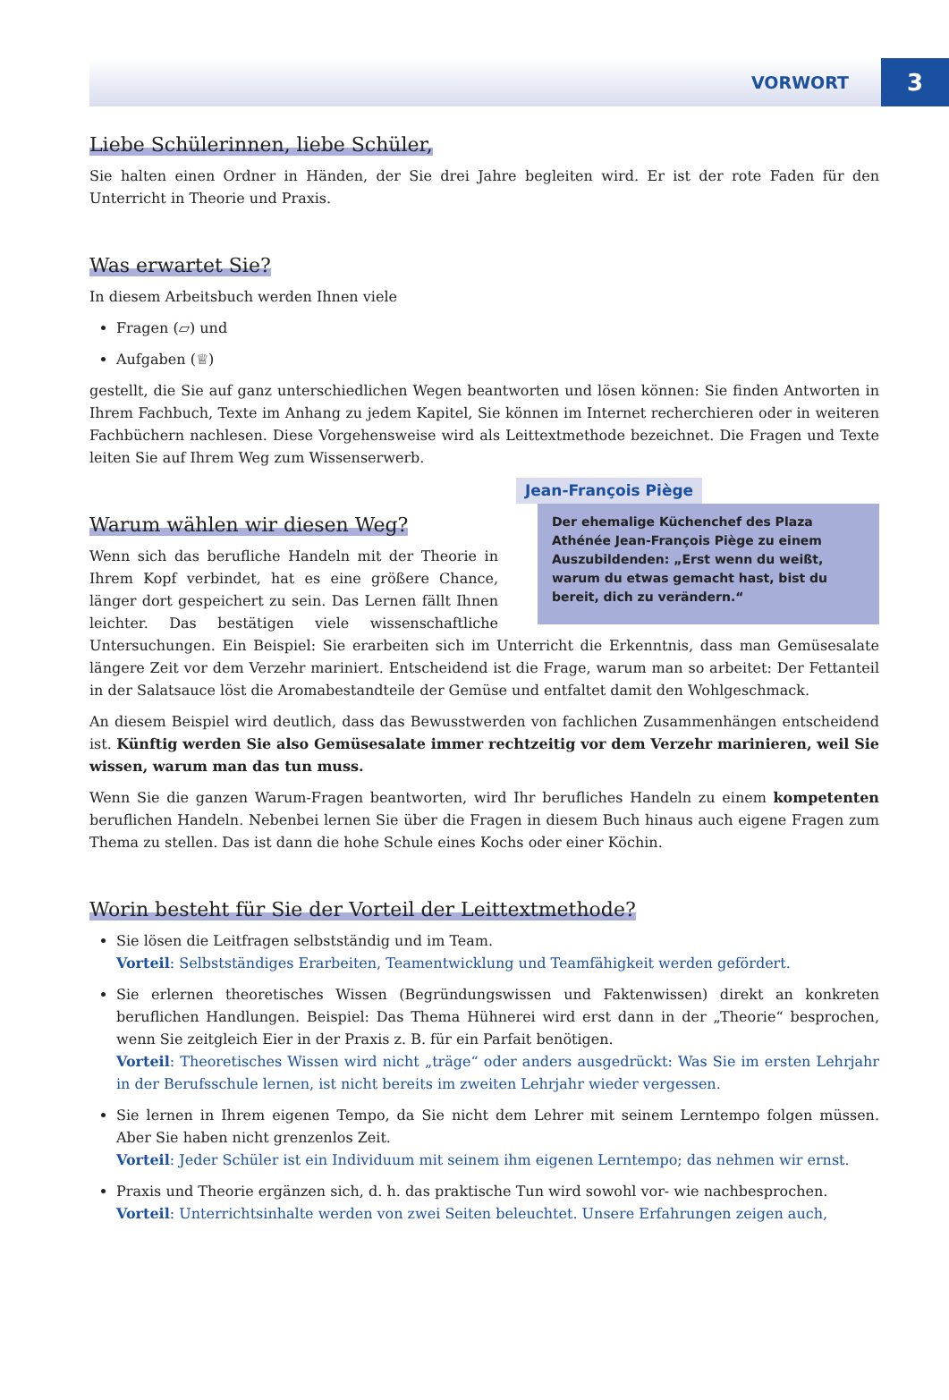VORWORT 3
Liebe Schülerinnen, liebe Schüler,
Sie halten einen Ordner in Händen, der Sie drei Jahre begleiten wird. Er ist der rote Faden für den Unterricht in Theorie und Praxis.
Was erwartet Sie?
In diesem Arbeitsbuch werden Ihnen viele
Fragen (▱) und
Aufgaben (♕)
gestellt, die Sie auf ganz unterschiedlichen Wegen beantworten und lösen können: Sie finden Antworten in Ihrem Fachbuch, Texte im Anhang zu jedem Kapitel, Sie können im Internet recherchieren oder in weiteren Fachbüchern nachlesen. Diese Vorgehensweise wird als Leittextmethode bezeichnet. Die Fragen und Texte leiten Sie auf Ihrem Weg zum Wissenserwerb.
Warum wählen wir diesen Weg?
Jean-François Piège
Der ehemalige Küchenchef des Plaza Athénée Jean-François Piège zu einem Auszubildenden: „Erst wenn du weißt, warum du etwas gemacht hast, bist du bereit, dich zu verändern.“
Wenn sich das berufliche Handeln mit der Theorie in Ihrem Kopf verbindet, hat es eine größere Chance, länger dort gespeichert zu sein. Das Lernen fällt Ihnen leichter. Das bestätigen viele wissenschaftliche Untersuchungen. Ein Beispiel: Sie erarbeiten sich im Unterricht die Erkenntnis, dass man Gemüsesalate längere Zeit vor dem Verzehr mariniert. Entscheidend ist die Frage, warum man so arbeitet: Der Fettanteil in der Salatsauce löst die Aromabestandteile der Gemüse und entfaltet damit den Wohlgeschmack.
An diesem Beispiel wird deutlich, dass das Bewusstwerden von fachlichen Zusammenhängen entscheidend ist. Künftig werden Sie also Gemüsesalate immer rechtzeitig vor dem Verzehr marinieren, weil Sie wissen, warum man das tun muss.
Wenn Sie die ganzen Warum-Fragen beantworten, wird Ihr berufliches Handeln zu einem kompetenten beruflichen Handeln. Nebenbei lernen Sie über die Fragen in diesem Buch hinaus auch eigene Fragen zum Thema zu stellen. Das ist dann die hohe Schule eines Kochs oder einer Köchin.
Worin besteht für Sie der Vorteil der Leittextmethode?
Sie lösen die Leitfragen selbstständig und im Team.
Vorteil: Selbstständiges Erarbeiten, Teamentwicklung und Teamfähigkeit werden gefördert.
Sie erlernen theoretisches Wissen (Begründungswissen und Faktenwissen) direkt an konkreten beruflichen Handlungen. Beispiel: Das Thema Hühnerei wird erst dann in der „Theorie“ besprochen, wenn Sie zeitgleich Eier in der Praxis z. B. für ein Parfait benötigen.
Vorteil: Theoretisches Wissen wird nicht „träge“ oder anders ausgedrückt: Was Sie im ersten Lehrjahr in der Berufsschule lernen, ist nicht bereits im zweiten Lehrjahr wieder vergessen.
Sie lernen in Ihrem eigenen Tempo, da Sie nicht dem Lehrer mit seinem Lerntempo folgen müssen. Aber Sie haben nicht grenzenlos Zeit.
Vorteil: Jeder Schüler ist ein Individuum mit seinem ihm eigenen Lerntempo; das nehmen wir ernst.
Praxis und Theorie ergänzen sich, d. h. das praktische Tun wird sowohl vor- wie nachbesprochen.
Vorteil: Unterrichtsinhalte werden von zwei Seiten beleuchtet. Unsere Erfahrungen zeigen auch,